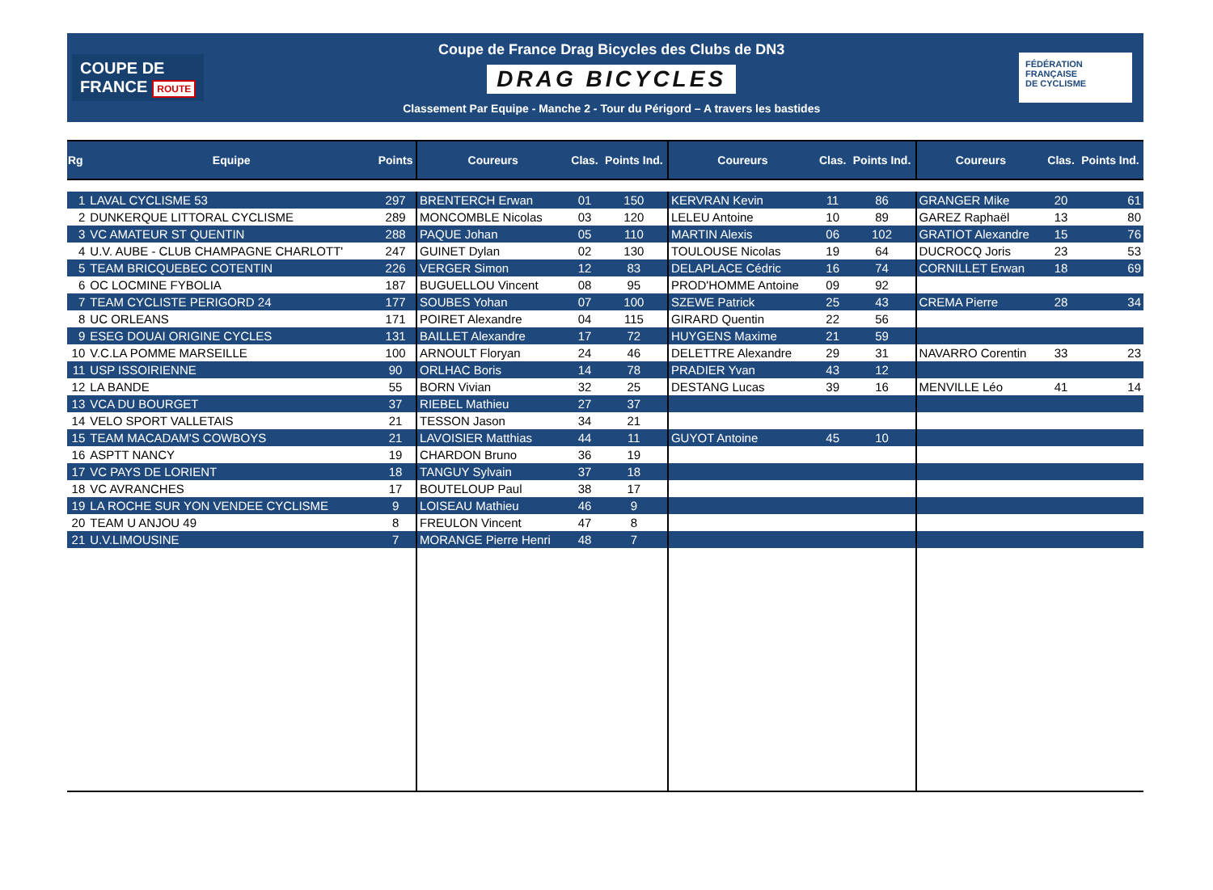COUPE DE
FRANCE ROUTE
Coupe de France Drag Bicycles des Clubs de DN3
DRAG BICYCLES
Classement Par Equipe - Manche 2 - Tour du Périgord – A travers les bastides
FÉDÉRATION
FRANÇAISE
DE CYCLISME
| Rg | Equipe | Points | Coureurs | Clas. | Points Ind. | Coureurs | Clas. | Points Ind. | Coureurs | Clas. | Points Ind. |
| --- | --- | --- | --- | --- | --- | --- | --- | --- | --- | --- | --- |
| 1 | LAVAL CYCLISME 53 | 297 | BRENTERCH Erwan | 01 | 150 | KERVRAN Kevin | 11 | 86 | GRANGER Mike | 20 | 61 |
| 2 | DUNKERQUE LITTORAL CYCLISME | 289 | MONCOMBLE Nicolas | 03 | 120 | LELEU Antoine | 10 | 89 | GAREZ Raphaël | 13 | 80 |
| 3 | VC AMATEUR ST QUENTIN | 288 | PAQUE Johan | 05 | 110 | MARTIN Alexis | 06 | 102 | GRATIOT Alexandre | 15 | 76 |
| 4 | U.V. AUBE - CLUB CHAMPAGNE CHARLOTT' | 247 | GUINET Dylan | 02 | 130 | TOULOUSE Nicolas | 19 | 64 | DUCROCQ Joris | 23 | 53 |
| 5 | TEAM BRICQUEBEC COTENTIN | 226 | VERGER Simon | 12 | 83 | DELAPLACE Cédric | 16 | 74 | CORNILLET Erwan | 18 | 69 |
| 6 | OC LOCMINE FYBOLIA | 187 | BUGUELLOU Vincent | 08 | 95 | PROD'HOMME Antoine | 09 | 92 | | | |
| 7 | TEAM CYCLISTE PERIGORD 24 | 177 | SOUBES Yohan | 07 | 100 | SZEWE Patrick | 25 | 43 | CREMA Pierre | 28 | 34 |
| 8 | UC ORLEANS | 171 | POIRET Alexandre | 04 | 115 | GIRARD Quentin | 22 | 56 | | | |
| 9 | ESEG DOUAI ORIGINE CYCLES | 131 | BAILLET Alexandre | 17 | 72 | HUYGENS Maxime | 21 | 59 | | | |
| 10 | V.C.LA POMME MARSEILLE | 100 | ARNOULT Floryan | 24 | 46 | DELETTRE Alexandre | 29 | 31 | NAVARRO Corentin | 33 | 23 |
| 11 | USP ISSOIRIENNE | 90 | ORLHAC Boris | 14 | 78 | PRADIER Yvan | 43 | 12 | | | |
| 12 | LA BANDE | 55 | BORN Vivian | 32 | 25 | DESTANG Lucas | 39 | 16 | MENVILLE Léo | 41 | 14 |
| 13 | VCA DU BOURGET | 37 | RIEBEL Mathieu | 27 | 37 | | | | | | |
| 14 | VELO SPORT VALLETAIS | 21 | TESSON Jason | 34 | 21 | | | | | | |
| 15 | TEAM MACADAM'S COWBOYS | 21 | LAVOISIER Matthias | 44 | 11 | GUYOT Antoine | 45 | 10 | | | |
| 16 | ASPTT NANCY | 19 | CHARDON Bruno | 36 | 19 | | | | | | |
| 17 | VC PAYS DE LORIENT | 18 | TANGUY Sylvain | 37 | 18 | | | | | | |
| 18 | VC AVRANCHES | 17 | BOUTELOUP Paul | 38 | 17 | | | | | | |
| 19 | LA ROCHE SUR YON VENDEE CYCLISME | 9 | LOISEAU Mathieu | 46 | 9 | | | | | | |
| 20 | TEAM U ANJOU 49 | 8 | FREULON Vincent | 47 | 8 | | | | | | |
| 21 | U.V.LIMOUSINE | 7 | MORANGE Pierre Henri | 48 | 7 | | | | | | |